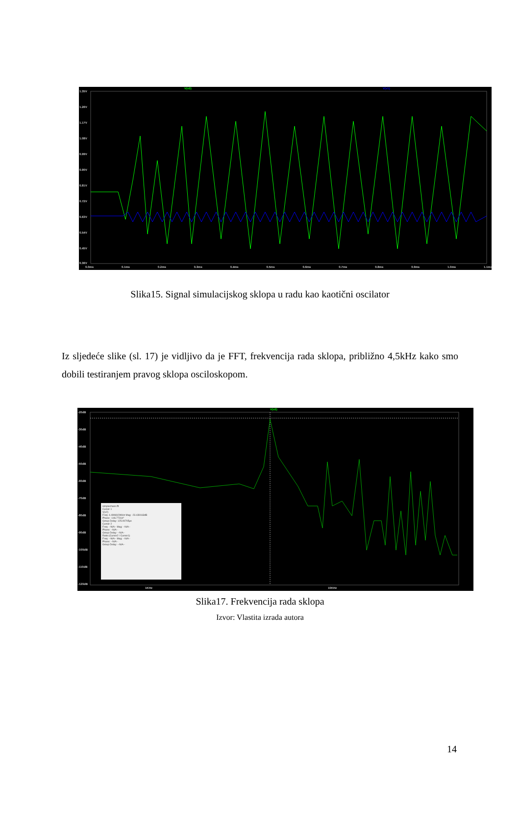V(v2) V(v1)
1.35V
1.26V
1.17V
1.08V
0.99V
0.90V
0.81V
0.72V
0.63V
0.54V
0.45V
0.36V
0.0ms 0.1ms 0.2ms 0.3ms 0.4ms 0.5ms 0.6ms 0.7ms 0.8ms 0.9ms 1.0ms 1.1ms
Slika15. Signal simulacijskog sklopa u radu kao kaotični oscilator
Iz sljedeće slike (sl. 17) je vidljivo da je FFT, frekvencija rada sklopa, približno 4,5kHz kako smo dobili testiranjem pravog sklopa osciloskopom.
V(v2)
-20dB
-30dB
-40dB
-50dB
-60dB
-70dB
-80dB
-90dB
-100dB
-110dB
-120dB
1KHz 10KHz
simplechaos.fft
Cursor 1
V(v2)
Freq: 4.4996929KHz Mag: -23.439163dB
Phase: -146.77314°
Group Delay: 125.09705µs
Cursor 2
Freq: --N/A-- Mag: --N/A--
Phase: --N/A--
Group Delay: --N/A--
Ratio (Cursor2 / Cursor1)
Freq: --N/A-- Mag: --N/A--
Phase: --N/A--
Group Delay: --N/A--
Slika17. Frekvencija rada sklopa
Izvor: Vlastita izrada autora
14